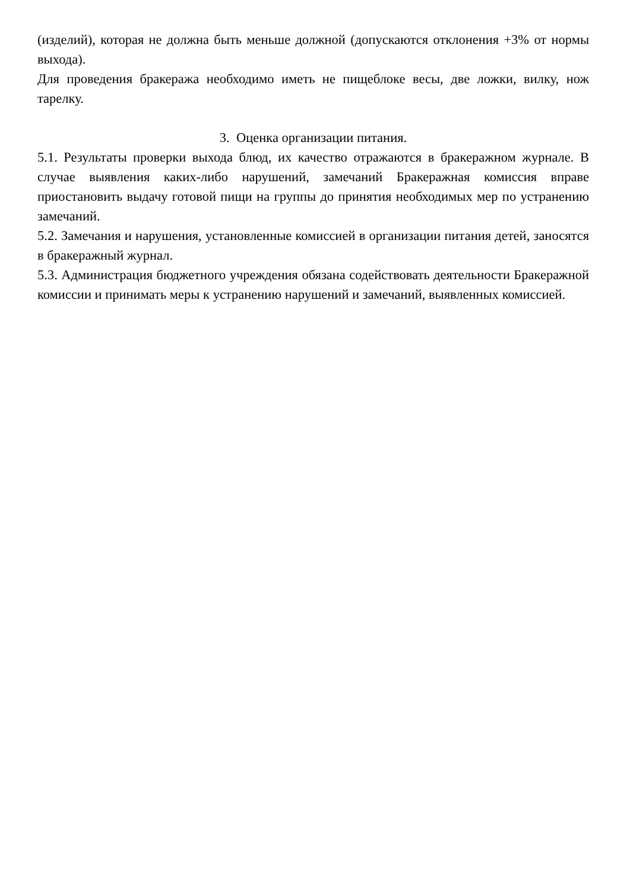(изделий), которая не должна быть меньше должной (допускаются отклонения +3% от нормы выхода).
Для проведения бракеража необходимо иметь не пищеблоке весы, две ложки, вилку, нож тарелку.
3. Оценка организации питания.
5.1. Результаты проверки выхода блюд, их качество отражаются в бракеражном журнале. В случае выявления каких-либо нарушений, замечаний Бракеражная комиссия вправе приостановить выдачу готовой пищи на группы до принятия необходимых мер по устранению замечаний.
5.2. Замечания и нарушения, установленные комиссией в организации питания детей, заносятся в бракеражный журнал.
5.3. Администрация бюджетного учреждения обязана содействовать деятельности Бракеражной комиссии и принимать меры к устранению нарушений и замечаний, выявленных комиссией.